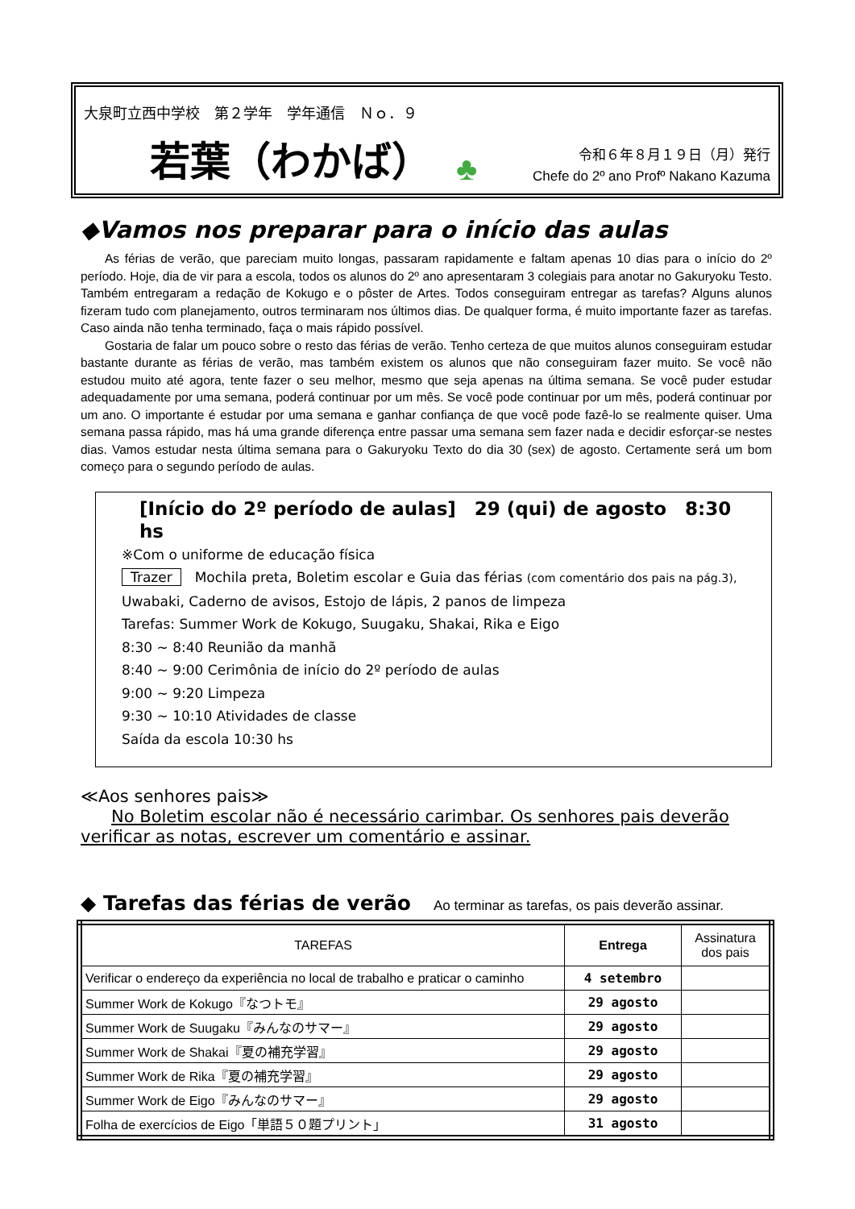大泉町立西中学校　第２学年　学年通信　Ｎｏ．９
若葉（わかば） ♣
令和６年８月１９日（月）発行
Chefe do 2º ano Profº Nakano Kazuma
◆Vamos nos preparar para o início das aulas
As férias de verão, que pareciam muito longas, passaram rapidamente e faltam apenas 10 dias para o início do 2º período. Hoje, dia de vir para a escola, todos os alunos do 2º ano apresentaram 3 colegiais para anotar no Gakuryoku Testo. Também entregaram a redação de Kokugo e o pôster de Artes. Todos conseguiram entregar as tarefas? Alguns alunos fizeram tudo com planejamento, outros terminaram nos últimos dias. De qualquer forma, é muito importante fazer as tarefas. Caso ainda não tenha terminado, faça o mais rápido possível.
Gostaria de falar um pouco sobre o resto das férias de verão. Tenho certeza de que muitos alunos conseguiram estudar bastante durante as férias de verão, mas também existem os alunos que não conseguiram fazer muito. Se você não estudou muito até agora, tente fazer o seu melhor, mesmo que seja apenas na última semana. Se você puder estudar adequadamente por uma semana, poderá continuar por um mês. Se você pode continuar por um mês, poderá continuar por um ano. O importante é estudar por uma semana e ganhar confiança de que você pode fazê-lo se realmente quiser. Uma semana passa rápido, mas há uma grande diferença entre passar uma semana sem fazer nada e decidir esforçar-se nestes dias. Vamos estudar nesta última semana para o Gakuryoku Texto do dia 30 (sex) de agosto. Certamente será um bom começo para o segundo período de aulas.
[Início do 2º período de aulas]　29 (qui) de agosto　8:30 hs
※Com o uniforme de educação física
Trazer　Mochila preta, Boletim escolar e Guia das férias (com comentário dos pais na pág.3),
Uwabaki, Caderno de avisos, Estojo de lápis, 2 panos de limpeza
Tarefas: Summer Work de Kokugo, Suugaku, Shakai, Rika e Eigo
8:30 ~ 8:40 Reunião da manhã
8:40 ~ 9:00 Cerimônia de início do 2º período de aulas
9:00 ~ 9:20 Limpeza
9:30 ~ 10:10 Atividades de classe
Saída da escola 10:30 hs
≪Aos senhores pais≫
No Boletim escolar não é necessário carimbar. Os senhores pais deverão verificar as notas, escrever um comentário e assinar.
◆ Tarefas das férias de verão Ao terminar as tarefas, os pais deverão assinar.
| TAREFAS | Entrega | Assinatura dos pais |
| --- | --- | --- |
| Verificar o endereço da experiência no local de trabalho e praticar o caminho | 4 setembro | |
| Summer Work de Kokugo『なつトモ』 | 29 agosto | |
| Summer Work de Suugaku『みんなのサマー』 | 29 agosto | |
| Summer Work de Shakai『夏の補充学習』 | 29 agosto | |
| Summer Work de Rika『夏の補充学習』 | 29 agosto | |
| Summer Work de Eigo『みんなのサマー』 | 29 agosto | |
| Folha de exercícios de Eigo「単語５０題プリント」 | 31 agosto | |